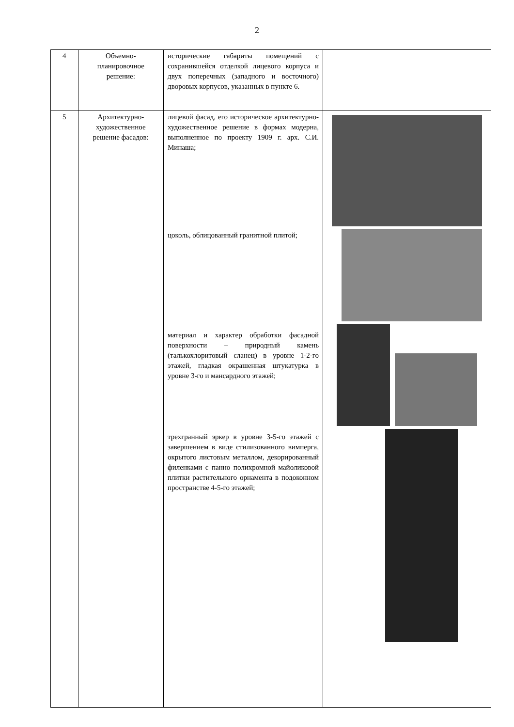2
| 4 | Объемно-планировочное решение: | исторические габариты помещений с сохранившейся отделкой лицевого корпуса и двух поперечных (западного и восточного) дворовых корпусов, указанных в пункте 6. | |
| 5 | Архитектурно-художественное решение фасадов: | лицевой фасад, его историческое архитектурно-художественное решение в формах модерна, выполненное по проекту 1909 г. арх. С.И. Минаша; цоколь, облицованный гранитной плитой; материал и характер обработки фасадной поверхности – природный камень (талькохлоритовый сланец) в уровне 1-2-го этажей, гладкая окрашенная штукатурка в уровне 3-го и мансардного этажей; трехгранный эркер в уровне 3-5-го этажей с завершением в виде стилизованного вимперга, окрытого листовым металлом, декорированный филенками с панно полихромной майоликовой плитки растительного орнамента в подоконном пространстве 4-5-го этажей; | |